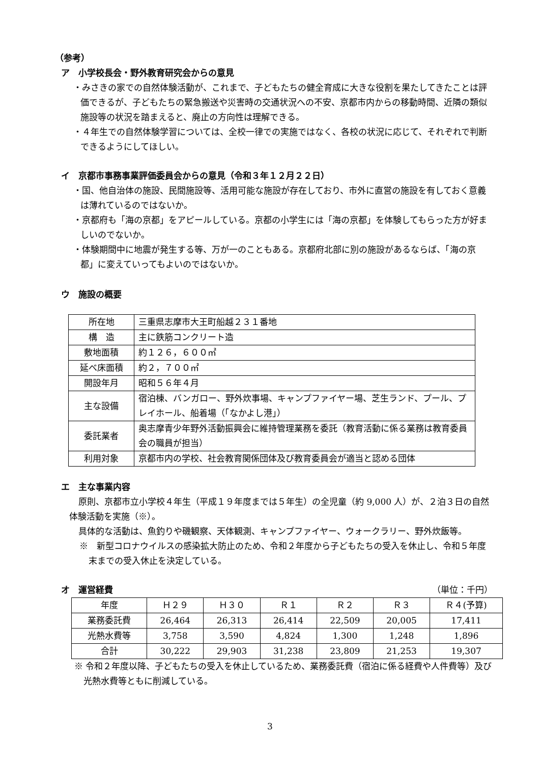（参考）
ア　小学校長会・野外教育研究会からの意見
・みさきの家での自然体験活動が、これまで、子どもたちの健全育成に大きな役割を果たしてきたことは評価できるが、子どもたちの緊急搬送や災害時の交通状況への不安、京都市内からの移動時間、近隣の類似施設等の状況を踏まえると、廃止の方向性は理解できる。
・４年生での自然体験学習については、全校一律での実施ではなく、各校の状況に応じて、それぞれで判断できるようにしてほしい。
イ　京都市事務事業評価委員会からの意見（令和３年１２月２２日）
・国、他自治体の施設、民間施設等、活用可能な施設が存在しており、市外に直営の施設を有しておく意義は薄れているのではないか。
・京都府も「海の京都」をアピールしている。京都の小学生には「海の京都」を体験してもらった方が好ましいのでないか。
・体験期間中に地震が発生する等、万が一のこともある。京都府北部に別の施設があるならば、「海の京都」に変えていってもよいのではないか。
ウ　施設の概要
| 所在地 | 三重県志摩市大王町船越２３１番地 |
| 構 造 | 主に鉄筋コンクリート造 |
| 敷地面積 | 約１２６，６００㎡ |
| 延べ床面積 | 約２，７００㎡ |
| 開設年月 | 昭和５６年４月 |
| 主な設備 | 宿泊棟、バンガロー、野外炊事場、キャンプファイヤー場、芝生ランド、プール、プレイホール、船着場（「なかよし港」） |
| 委託業者 | 奥志摩青少年野外活動振興会に維持管理業務を委託（教育活動に係る業務は教育委員会の職員が担当） |
| 利用対象 | 京都市内の学校、社会教育関係団体及び教育委員会が適当と認める団体 |
エ　主な事業内容
原則、京都市立小学校４年生（平成１９年度までは５年生）の全児童（約 9,000 人）が、２泊３日の自然体験活動を実施（※）。
具体的な活動は、魚釣りや磯観察、天体観測、キャンプファイヤー、ウォークラリー、野外炊飯等。
※　新型コロナウイルスの感染拡大防止のため、令和２年度から子どもたちの受入を休止し、令和５年度末までの受入休止を決定している。
オ　運営経費
（単位：千円）
| 年度 | Ｈ２９ | Ｈ３０ | Ｒ１ | Ｒ２ | Ｒ３ | Ｒ４(予算) |
| --- | --- | --- | --- | --- | --- | --- |
| 業務委託費 | 26,464 | 26,313 | 26,414 | 22,509 | 20,005 | 17,411 |
| 光熱水費等 | 3,758 | 3,590 | 4,824 | 1,300 | 1,248 | 1,896 |
| 合計 | 30,222 | 29,903 | 31,238 | 23,809 | 21,253 | 19,307 |
※ 令和２年度以降、子どもたちの受入を休止しているため、業務委託費（宿泊に係る経費や人件費等）及び光熱水費等ともに削減している。
3